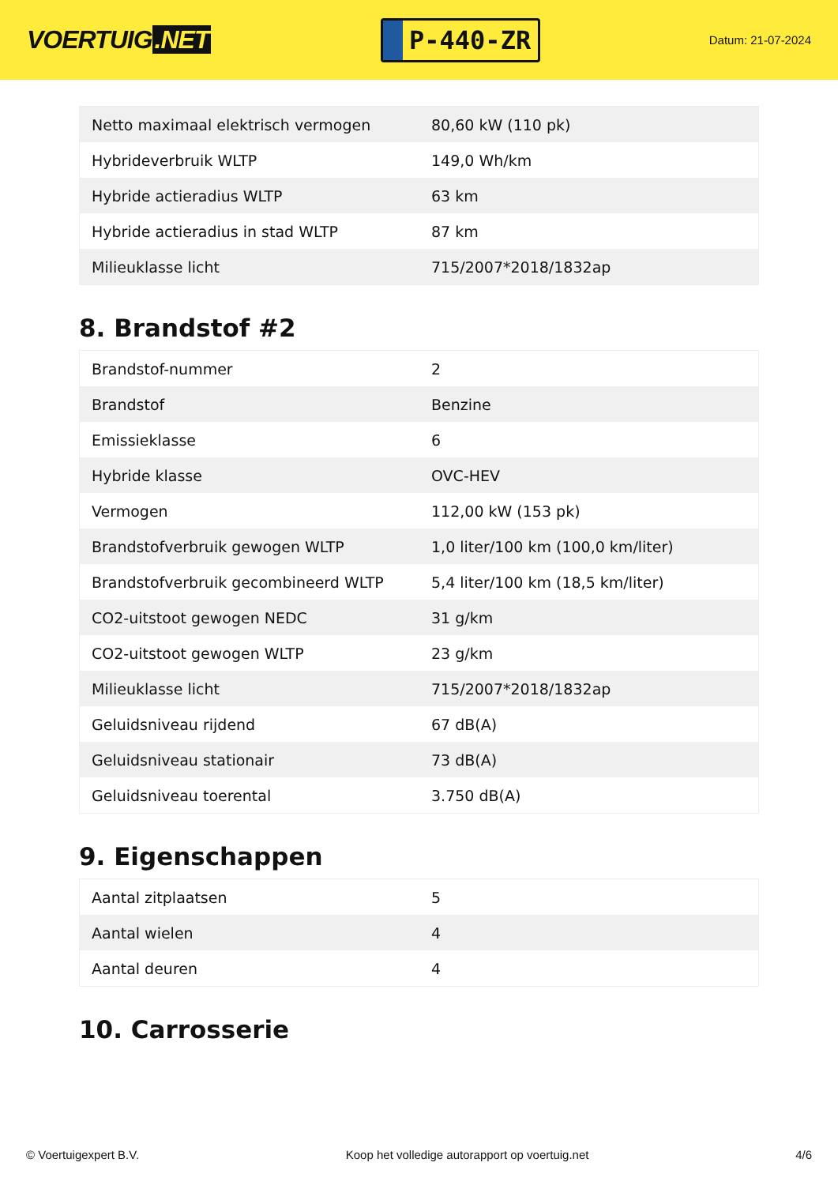VOERTUIG.NET
P-440-ZR
Datum: 21-07-2024
| Netto maximaal elektrisch vermogen | 80,60 kW (110 pk) |
| Hybrideverbruik WLTP | 149,0 Wh/km |
| Hybride actieradius WLTP | 63 km |
| Hybride actieradius in stad WLTP | 87 km |
| Milieuklasse licht | 715/2007*2018/1832ap |
8. Brandstof #2
| Brandstof-nummer | 2 |
| Brandstof | Benzine |
| Emissieklasse | 6 |
| Hybride klasse | OVC-HEV |
| Vermogen | 112,00 kW (153 pk) |
| Brandstofverbruik gewogen WLTP | 1,0 liter/100 km (100,0 km/liter) |
| Brandstofverbruik gecombineerd WLTP | 5,4 liter/100 km (18,5 km/liter) |
| CO2-uitstoot gewogen NEDC | 31 g/km |
| CO2-uitstoot gewogen WLTP | 23 g/km |
| Milieuklasse licht | 715/2007*2018/1832ap |
| Geluidsniveau rijdend | 67 dB(A) |
| Geluidsniveau stationair | 73 dB(A) |
| Geluidsniveau toerental | 3.750 dB(A) |
9. Eigenschappen
| Aantal zitplaatsen | 5 |
| Aantal wielen | 4 |
| Aantal deuren | 4 |
10. Carrosserie
© Voertuigexpert B.V. Koop het volledige autorapport op voertuig.net 4/6